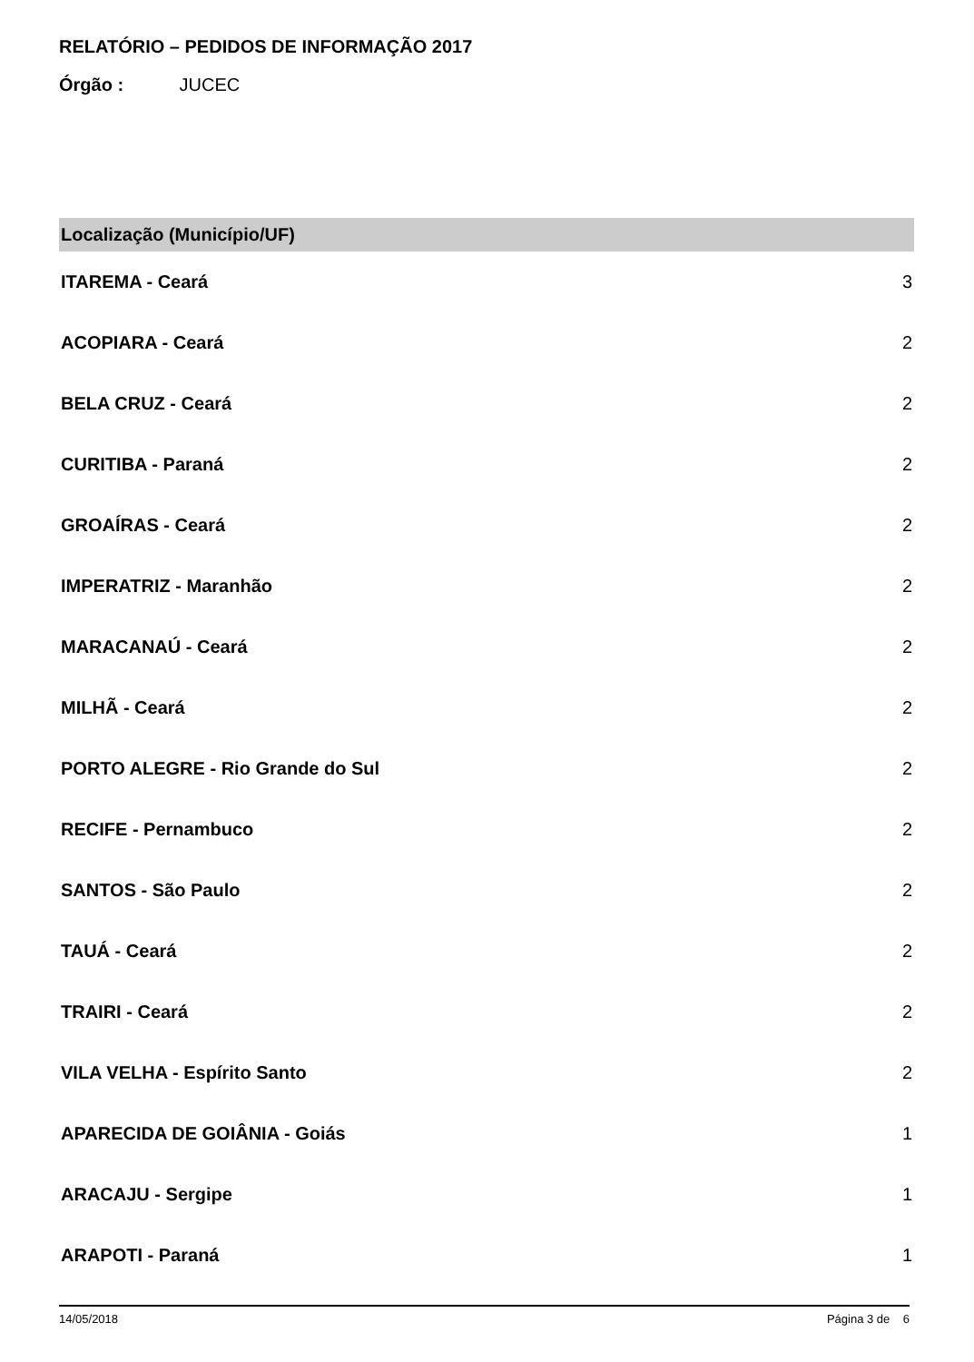RELATÓRIO – PEDIDOS DE INFORMAÇÃO 2017
Órgão : JUCEC
| Localização (Município/UF) | |
| --- | --- |
| ITAREMA - Ceará | 3 |
| ACOPIARA - Ceará | 2 |
| BELA CRUZ - Ceará | 2 |
| CURITIBA - Paraná | 2 |
| GROAÍRAS - Ceará | 2 |
| IMPERATRIZ - Maranhão | 2 |
| MARACANAÚ - Ceará | 2 |
| MILHÃ - Ceará | 2 |
| PORTO ALEGRE - Rio Grande do Sul | 2 |
| RECIFE - Pernambuco | 2 |
| SANTOS - São Paulo | 2 |
| TAUÁ - Ceará | 2 |
| TRAIRI - Ceará | 2 |
| VILA VELHA - Espírito Santo | 2 |
| APARECIDA DE GOIÂNIA - Goiás | 1 |
| ARACAJU - Sergipe | 1 |
| ARAPOTI - Paraná | 1 |
14/05/2018 Página 3 de 6